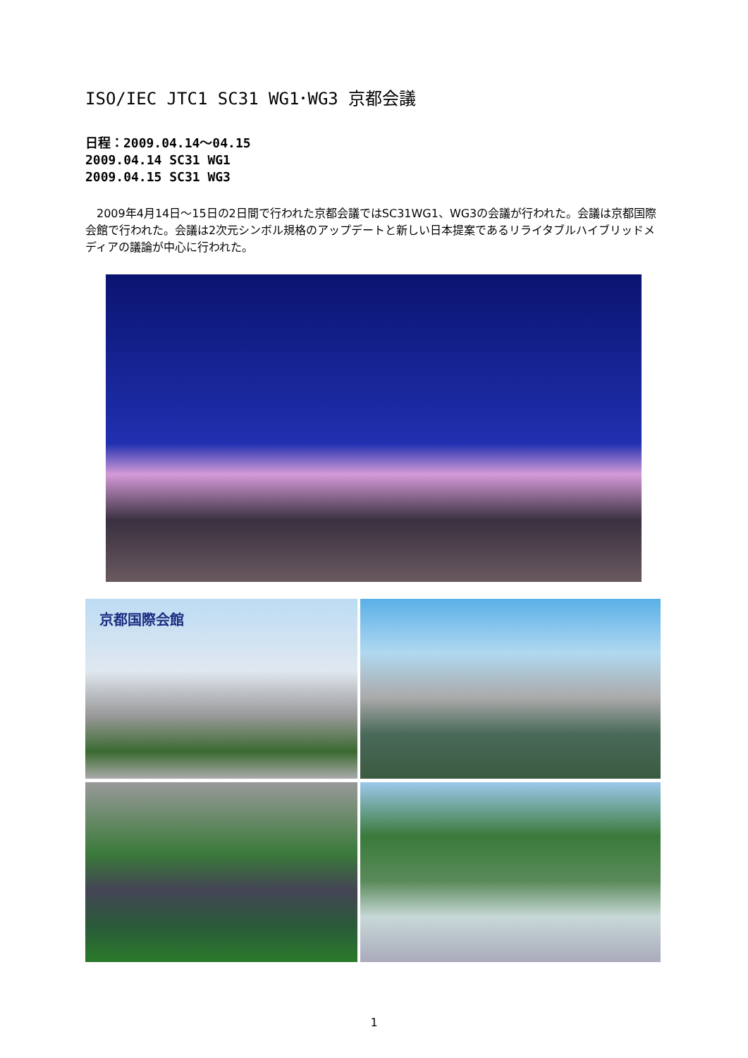ISO/IEC JTC1 SC31 WG1･WG3 京都会議
日程：2009.04.14～04.15
2009.04.14 SC31 WG1
2009.04.15 SC31 WG3
　2009年4月14日～15日の2日間で行われた京都会議ではSC31WG1、WG3の会議が行われた。会議は京都国際会館で行われた。会議は2次元シンボル規格のアップデートと新しい日本提案であるリライタブルハイブリッドメディアの議論が中心に行われた。
京都国際会館
1